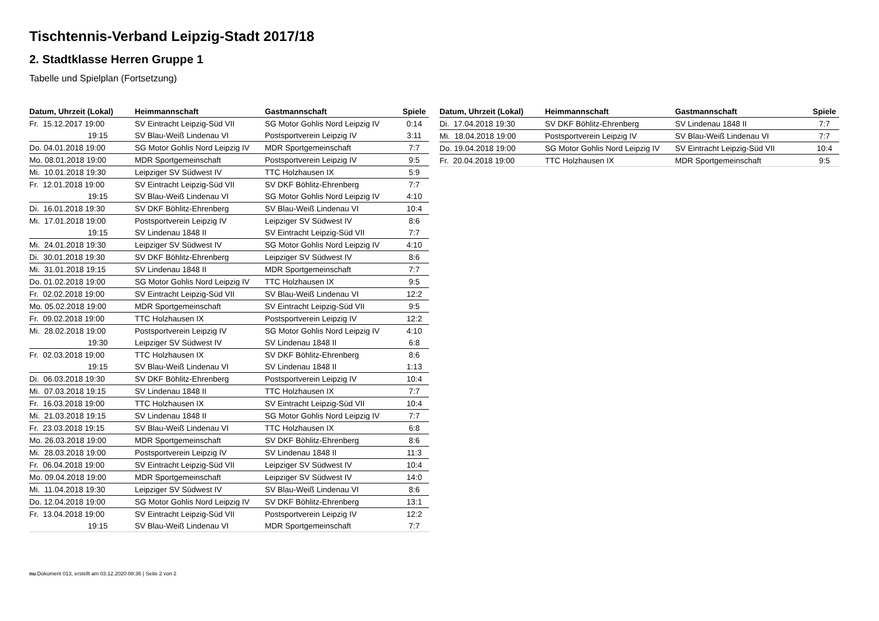Tischtennis-Verband Leipzig-Stadt 2017/18
2. Stadtklasse Herren Gruppe 1
Tabelle und Spielplan (Fortsetzung)
| Datum, Uhrzeit (Lokal) | Heimmannschaft | Gastmannschaft | Spiele |
| --- | --- | --- | --- |
| Fr. 15.12.2017 19:00 | SV Eintracht Leipzig-Süd VII | SG Motor Gohlis Nord Leipzig IV | 0:14 |
| 19:15 | SV Blau-Weiß Lindenau VI | Postsportverein Leipzig IV | 3:11 |
| Do. 04.01.2018 19:00 | SG Motor Gohlis Nord Leipzig IV | MDR Sportgemeinschaft | 7:7 |
| Mo. 08.01.2018 19:00 | MDR Sportgemeinschaft | Postsportverein Leipzig IV | 9:5 |
| Mi. 10.01.2018 19:30 | Leipziger SV Südwest IV | TTC Holzhausen IX | 5:9 |
| Fr. 12.01.2018 19:00 | SV Eintracht Leipzig-Süd VII | SV DKF Böhlitz-Ehrenberg | 7:7 |
| 19:15 | SV Blau-Weiß Lindenau VI | SG Motor Gohlis Nord Leipzig IV | 4:10 |
| Di. 16.01.2018 19:30 | SV DKF Böhlitz-Ehrenberg | SV Blau-Weiß Lindenau VI | 10:4 |
| Mi. 17.01.2018 19:00 | Postsportverein Leipzig IV | Leipziger SV Südwest IV | 8:6 |
| 19:15 | SV Lindenau 1848 II | SV Eintracht Leipzig-Süd VII | 7:7 |
| Mi. 24.01.2018 19:30 | Leipziger SV Südwest IV | SG Motor Gohlis Nord Leipzig IV | 4:10 |
| Di. 30.01.2018 19:30 | SV DKF Böhlitz-Ehrenberg | Leipziger SV Südwest IV | 8:6 |
| Mi. 31.01.2018 19:15 | SV Lindenau 1848 II | MDR Sportgemeinschaft | 7:7 |
| Do. 01.02.2018 19:00 | SG Motor Gohlis Nord Leipzig IV | TTC Holzhausen IX | 9:5 |
| Fr. 02.02.2018 19:00 | SV Eintracht Leipzig-Süd VII | SV Blau-Weiß Lindenau VI | 12:2 |
| Mo. 05.02.2018 19:00 | MDR Sportgemeinschaft | SV Eintracht Leipzig-Süd VII | 9:5 |
| Fr. 09.02.2018 19:00 | TTC Holzhausen IX | Postsportverein Leipzig IV | 12:2 |
| Mi. 28.02.2018 19:00 | Postsportverein Leipzig IV | SG Motor Gohlis Nord Leipzig IV | 4:10 |
| 19:30 | Leipziger SV Südwest IV | SV Lindenau 1848 II | 6:8 |
| Fr. 02.03.2018 19:00 | TTC Holzhausen IX | SV DKF Böhlitz-Ehrenberg | 8:6 |
| 19:15 | SV Blau-Weiß Lindenau VI | SV Lindenau 1848 II | 1:13 |
| Di. 06.03.2018 19:30 | SV DKF Böhlitz-Ehrenberg | Postsportverein Leipzig IV | 10:4 |
| Mi. 07.03.2018 19:15 | SV Lindenau 1848 II | TTC Holzhausen IX | 7:7 |
| Fr. 16.03.2018 19:00 | TTC Holzhausen IX | SV Eintracht Leipzig-Süd VII | 10:4 |
| Mi. 21.03.2018 19:15 | SV Lindenau 1848 II | SG Motor Gohlis Nord Leipzig IV | 7:7 |
| Fr. 23.03.2018 19:15 | SV Blau-Weiß Lindenau VI | TTC Holzhausen IX | 6:8 |
| Mo. 26.03.2018 19:00 | MDR Sportgemeinschaft | SV DKF Böhlitz-Ehrenberg | 8:6 |
| Mi. 28.03.2018 19:00 | Postsportverein Leipzig IV | SV Lindenau 1848 II | 11:3 |
| Fr. 06.04.2018 19:00 | SV Eintracht Leipzig-Süd VII | Leipziger SV Südwest IV | 10:4 |
| Mo. 09.04.2018 19:00 | MDR Sportgemeinschaft | Leipziger SV Südwest IV | 14:0 |
| Mi. 11.04.2018 19:30 | Leipziger SV Südwest IV | SV Blau-Weiß Lindenau VI | 8:6 |
| Do. 12.04.2018 19:00 | SG Motor Gohlis Nord Leipzig IV | SV DKF Böhlitz-Ehrenberg | 13:1 |
| Fr. 13.04.2018 19:00 | SV Eintracht Leipzig-Süd VII | Postsportverein Leipzig IV | 12:2 |
| 19:15 | SV Blau-Weiß Lindenau VI | MDR Sportgemeinschaft | 7:7 |
| Datum, Uhrzeit (Lokal) | Heimmannschaft | Gastmannschaft | Spiele |
| --- | --- | --- | --- |
| Di. 17.04.2018 19:30 | SV DKF Böhlitz-Ehrenberg | SV Lindenau 1848 II | 7:7 |
| Mi. 18.04.2018 19:00 | Postsportverein Leipzig IV | SV Blau-Weiß Lindenau VI | 7:7 |
| Do. 19.04.2018 19:00 | SG Motor Gohlis Nord Leipzig IV | SV Eintracht Leipzig-Süd VII | 10:4 |
| Fr. 20.04.2018 19:00 | TTC Holzhausen IX | MDR Sportgemeinschaft | 9:5 |
nu.Dokument 013, erstellt am 03.12.2020 08:36 | Seite 2 von 2